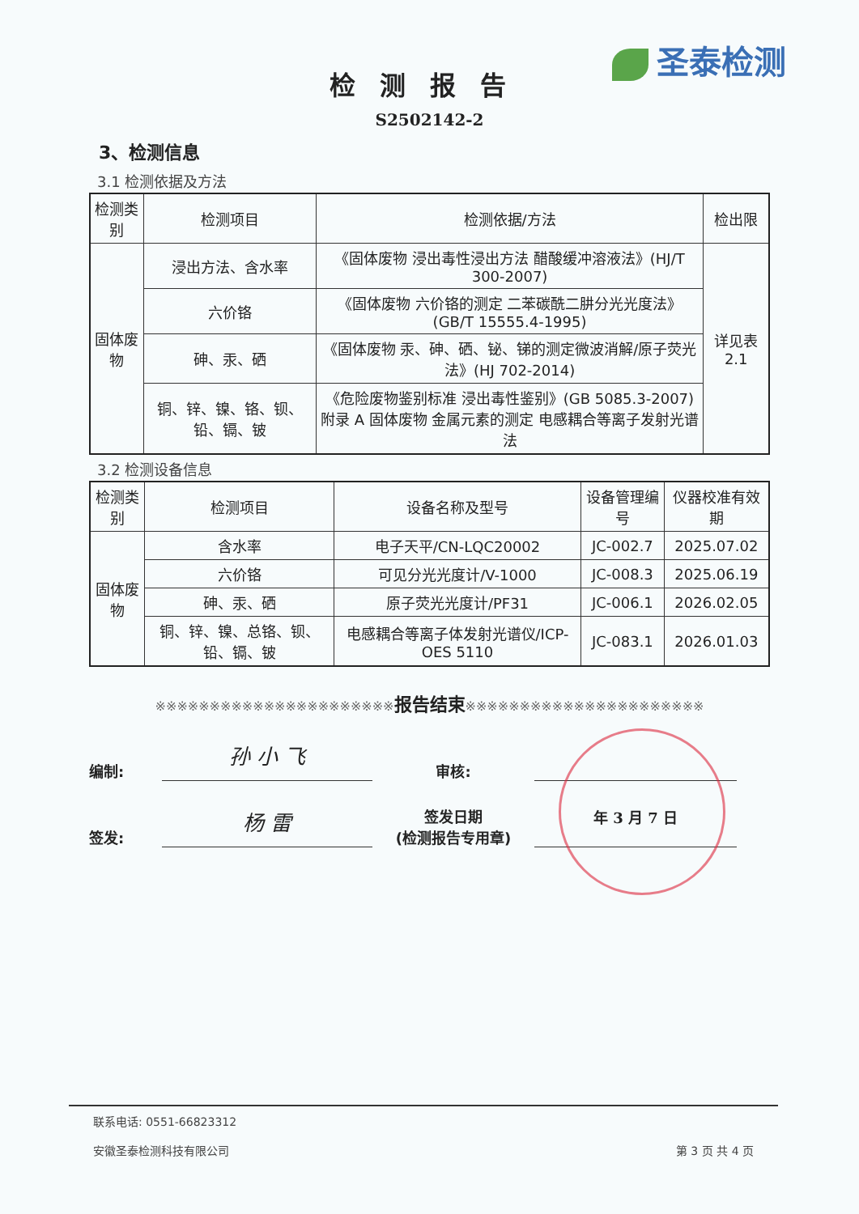圣泰检测
检测报告
S2502142-2
3、检测信息
3.1 检测依据及方法
| 检测类别 | 检测项目 | 检测依据/方法 | 检出限 |
| --- | --- | --- | --- |
| 固体废物 | 浸出方法、含水率 | 《固体废物 浸出毒性浸出方法 醋酸缓冲溶液法》(HJ/T 300-2007) | 详见表 2.1 |
| | 六价铬 | 《固体废物 六价铬的测定 二苯碳酰二肼分光光度法》(GB/T 15555.4-1995) | |
| | 砷、汞、硒 | 《固体废物 汞、砷、硒、铋、锑的测定微波消解/原子荧光法》(HJ 702-2014) | |
| | 铜、锌、镍、铬、钡、铅、镉、铍 | 《危险废物鉴别标准 浸出毒性鉴别》(GB 5085.3-2007) 附录 A 固体废物 金属元素的测定 电感耦合等离子发射光谱法 | |
3.2 检测设备信息
| 检测类别 | 检测项目 | 设备名称及型号 | 设备管理编号 | 仪器校准有效期 |
| --- | --- | --- | --- | --- |
| 固体废物 | 含水率 | 电子天平/CN-LQC20002 | JC-002.7 | 2025.07.02 |
| | 六价铬 | 可见分光光度计/V-1000 | JC-008.3 | 2025.06.19 |
| | 砷、汞、硒 | 原子荧光光度计/PF31 | JC-006.1 | 2026.02.05 |
| | 铜、锌、镍、总铬、钡、铅、镉、铍 | 电感耦合等离子体发射光谱仪/ICP-OES 5110 | JC-083.1 | 2026.01.03 |
※※※※※※※※※※※※※※※※※※※※※※报告结束※※※※※※※※※※※※※※※※※※※※※※
编制:
孙 小 飞
审核:
签发:
杨 雷
签发日期
(检测报告专用章)
年 3 月 7 日
联系电话: 0551-66823312
安徽圣泰检测科技有限公司
第 3 页 共 4 页